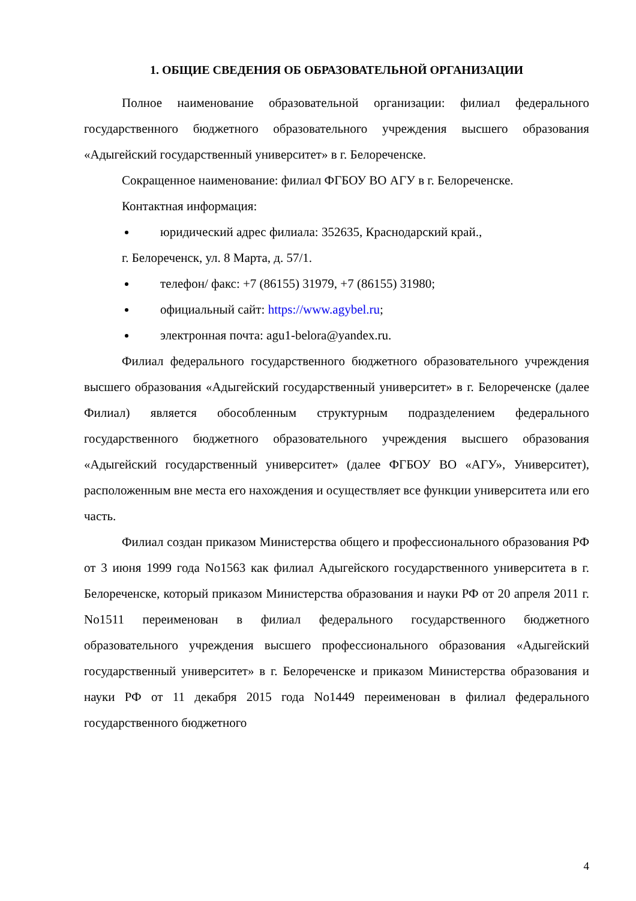1. ОБЩИЕ СВЕДЕНИЯ ОБ ОБРАЗОВАТЕЛЬНОЙ ОРГАНИЗАЦИИ
Полное наименование образовательной организации: филиал федерального государственного бюджетного образовательного учреждения высшего образования «Адыгейский государственный университет» в г. Белореченске.
Сокращенное наименование: филиал ФГБОУ ВО АГУ в г. Белореченске.
Контактная информация:
юридический адрес филиала: 352635, Краснодарский край.,
г. Белореченск, ул. 8 Марта, д. 57/1.
телефон/ факс: +7 (86155) 31979, +7 (86155) 31980;
официальный сайт: https://www.agybel.ru;
электронная почта: agu1-belora@yandex.ru.
Филиал федерального государственного бюджетного образовательного учреждения высшего образования «Адыгейский государственный университет» в г. Белореченске (далее Филиал) является обособленным структурным подразделением федерального государственного бюджетного образовательного учреждения высшего образования «Адыгейский государственный университет» (далее ФГБОУ ВО «АГУ», Университет), расположенным вне места его нахождения и осуществляет все функции университета или его часть.
Филиал создан приказом Министерства общего и профессионального образования РФ от 3 июня 1999 года No1563 как филиал Адыгейского государственного университета в г. Белореченске, который приказом Министерства образования и науки РФ от 20 апреля 2011 г. No1511 переименован в филиал федерального государственного бюджетного образовательного учреждения высшего профессионального образования «Адыгейский государственный университет» в г. Белореченске и приказом Министерства образования и науки РФ от 11 декабря 2015 года No1449 переименован в филиал федерального государственного бюджетного
4